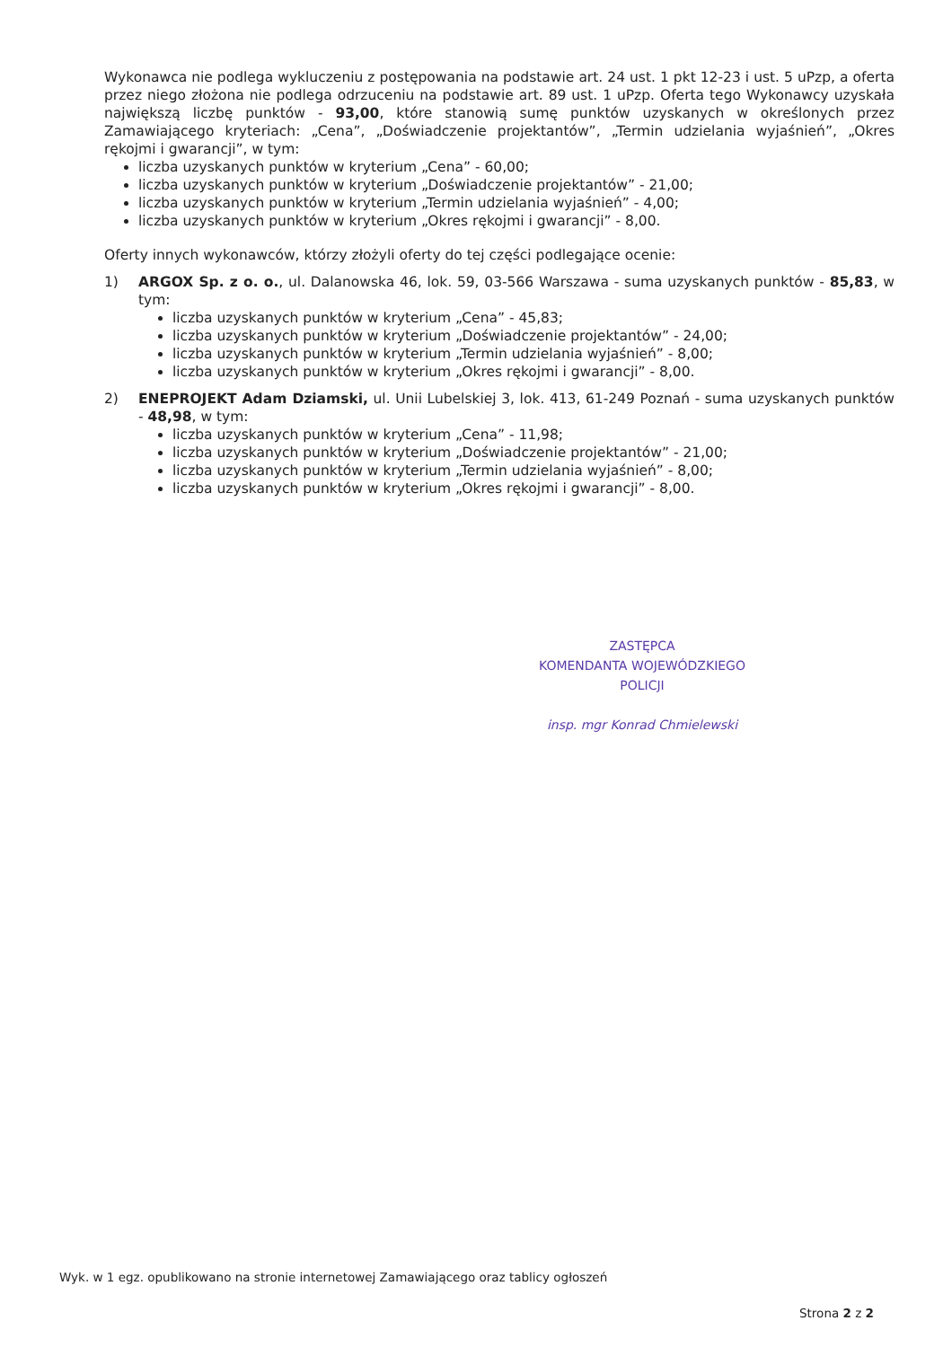Wykonawca nie podlega wykluczeniu z postępowania na podstawie art. 24 ust. 1 pkt 12-23 i ust. 5 uPzp, a oferta przez niego złożona nie podlega odrzuceniu na podstawie art. 89 ust. 1 uPzp. Oferta tego Wykonawcy uzyskała największą liczbę punktów - 93,00, które stanowią sumę punktów uzyskanych w określonych przez Zamawiającego kryteriach: „Cena”, „Doświadczenie projektantów”, „Termin udzielania wyjaśnień”, „Okres rękojmi i gwarancji”, w tym:
liczba uzyskanych punktów w kryterium „Cena” - 60,00;
liczba uzyskanych punktów w kryterium „Doświadczenie projektantów” - 21,00;
liczba uzyskanych punktów w kryterium „Termin udzielania wyjaśnień” - 4,00;
liczba uzyskanych punktów w kryterium „Okres rękojmi i gwarancji” - 8,00.
Oferty innych wykonawców, którzy złożyli oferty do tej części podlegające ocenie:
1) ARGOX Sp. z o. o., ul. Dalanowska 46, lok. 59, 03-566 Warszawa - suma uzyskanych punktów - 85,83, w tym:
liczba uzyskanych punktów w kryterium „Cena” - 45,83;
liczba uzyskanych punktów w kryterium „Doświadczenie projektantów” - 24,00;
liczba uzyskanych punktów w kryterium „Termin udzielania wyjaśnień” - 8,00;
liczba uzyskanych punktów w kryterium „Okres rękojmi i gwarancji” - 8,00.
2) ENEPROJEKT Adam Dziamski, ul. Unii Lubelskiej 3, lok. 413, 61-249 Poznań - suma uzyskanych punktów - 48,98, w tym:
liczba uzyskanych punktów w kryterium „Cena” - 11,98;
liczba uzyskanych punktów w kryterium „Doświadczenie projektantów” - 21,00;
liczba uzyskanych punktów w kryterium „Termin udzielania wyjaśnień” - 8,00;
liczba uzyskanych punktów w kryterium „Okres rękojmi i gwarancji” - 8,00.
ZASTĘPCA
KOMENDANTA WOJEWÓDZKIEGO POLICJI
insp. mgr Konrad Chmielewski
Wyk. w 1 egz. opublikowano na stronie internetowej Zamawiającego oraz tablicy ogłoszeń
Strona 2 z 2